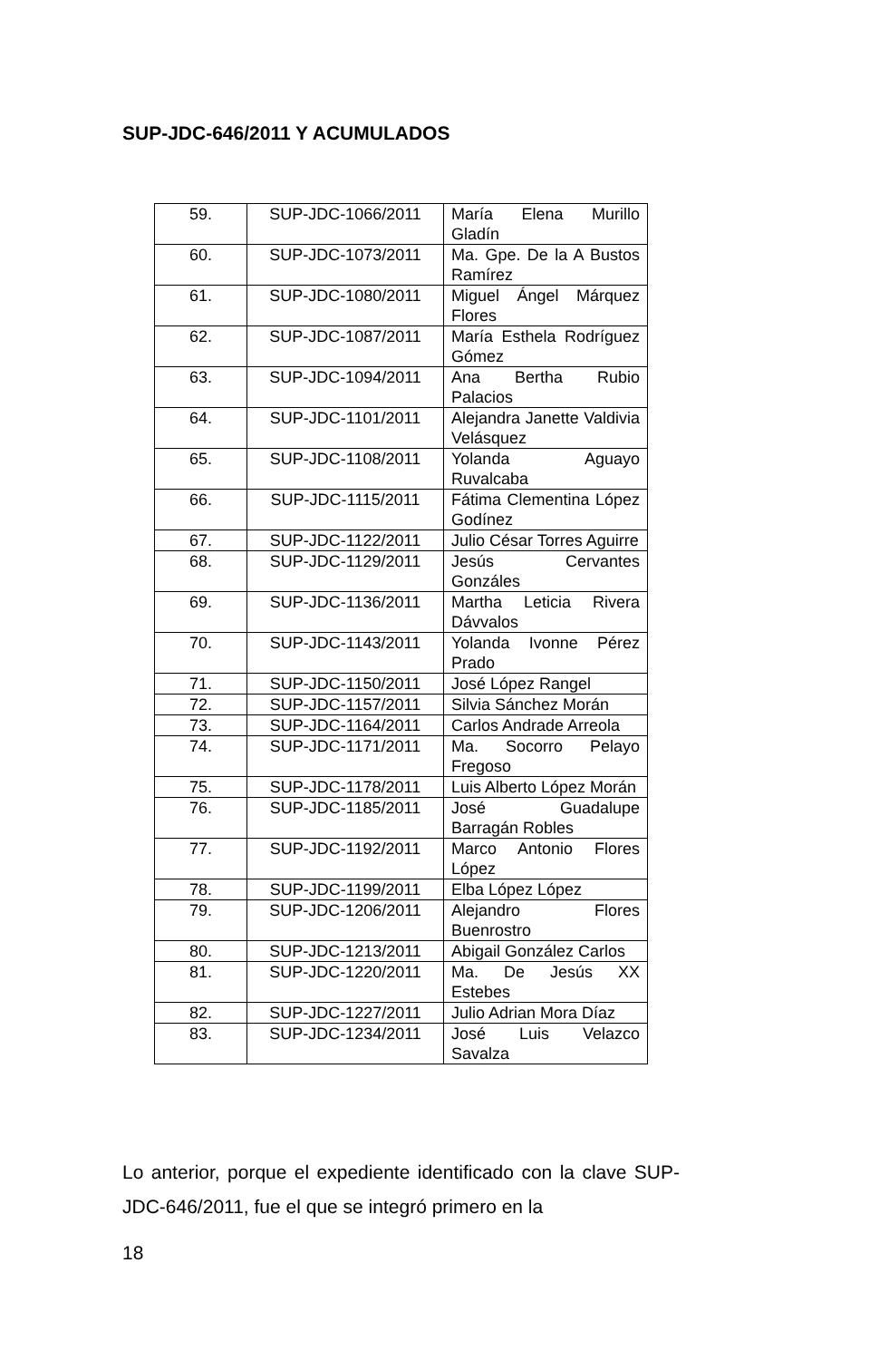SUP-JDC-646/2011 Y ACUMULADOS
| 59. | SUP-JDC-1066/2011 | María Elena Murillo Gladín |
| 60. | SUP-JDC-1073/2011 | Ma. Gpe. De la A Bustos Ramírez |
| 61. | SUP-JDC-1080/2011 | Miguel Ángel Márquez Flores |
| 62. | SUP-JDC-1087/2011 | María Esthela Rodríguez Gómez |
| 63. | SUP-JDC-1094/2011 | Ana Bertha Rubio Palacios |
| 64. | SUP-JDC-1101/2011 | Alejandra Janette Valdivia Velásquez |
| 65. | SUP-JDC-1108/2011 | Yolanda Aguayo Ruvalcaba |
| 66. | SUP-JDC-1115/2011 | Fátima Clementina López Godínez |
| 67. | SUP-JDC-1122/2011 | Julio César Torres Aguirre |
| 68. | SUP-JDC-1129/2011 | Jesús Cervantes Gonzáles |
| 69. | SUP-JDC-1136/2011 | Martha Leticia Rivera Dávvalos |
| 70. | SUP-JDC-1143/2011 | Yolanda Ivonne Pérez Prado |
| 71. | SUP-JDC-1150/2011 | José López Rangel |
| 72. | SUP-JDC-1157/2011 | Silvia Sánchez Morán |
| 73. | SUP-JDC-1164/2011 | Carlos Andrade Arreola |
| 74. | SUP-JDC-1171/2011 | Ma. Socorro Pelayo Fregoso |
| 75. | SUP-JDC-1178/2011 | Luis Alberto López Morán |
| 76. | SUP-JDC-1185/2011 | José Guadalupe Barragán Robles |
| 77. | SUP-JDC-1192/2011 | Marco Antonio Flores López |
| 78. | SUP-JDC-1199/2011 | Elba López López |
| 79. | SUP-JDC-1206/2011 | Alejandro Flores Buenrostro |
| 80. | SUP-JDC-1213/2011 | Abigail González Carlos |
| 81. | SUP-JDC-1220/2011 | Ma. De Jesús XX Estebes |
| 82. | SUP-JDC-1227/2011 | Julio Adrian Mora Díaz |
| 83. | SUP-JDC-1234/2011 | José Luis Velazco Savalza |
Lo anterior, porque el expediente identificado con la clave SUP-JDC-646/2011, fue el que se integró primero en la
18